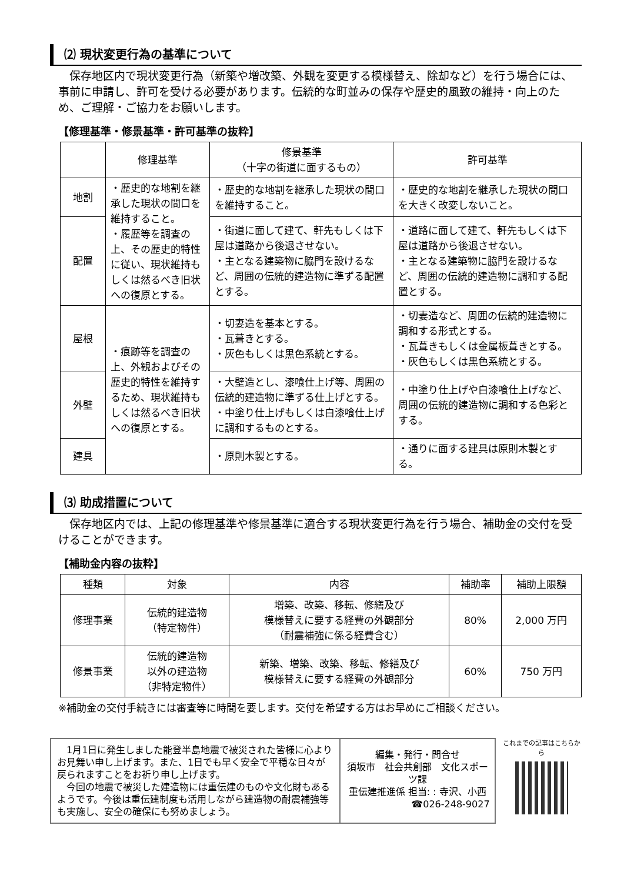⑵ 現状変更行為の基準について
　保存地区内で現状変更行為（新築や増改築、外観を変更する模様替え、除却など）を行う場合には、事前に申請し、許可を受ける必要があります。伝統的な町並みの保存や歴史的風致の維持・向上のため、ご理解・ご協力をお願いします。
【修理基準・修景基準・許可基準の抜粋】
| | 修理基準 | 修景基準 （十字の街道に面するもの） | 許可基準 |
| --- | --- | --- | --- |
| 地割 | ・歴史的な地割を継承した現状の間口を維持すること。 ・履歴等を調査の上、その歴史的特性に従い、現状維持もしくは然るべき旧状への復原とする。 | ・歴史的な地割を継承した現状の間口を維持すること。 | ・歴史的な地割を継承した現状の間口を大きく改変しないこと。 |
| 配置 | | ・街道に面して建て、軒先もしくは下屋は道路から後退させない。 ・主となる建築物に脇門を設けるなど、周囲の伝統的建造物に準ずる配置とする。 | ・道路に面して建て、軒先もしくは下屋は道路から後退させない。 ・主となる建築物に脇門を設けるなど、周囲の伝統的建造物に調和する配置とする。 |
| 屋根 | ・痕跡等を調査の上、外観およびその歴史的特性を維持するため、現状維持もしくは然るべき旧状への復原とする。 | ・切妻造を基本とする。 ・瓦葺きとする。 ・灰色もしくは黒色系統とする。 | ・切妻造など、周囲の伝統的建造物に調和する形式とする。 ・瓦葺きもしくは金属板葺きとする。 ・灰色もしくは黒色系統とする。 |
| 外壁 | | ・大壁造とし、漆喰仕上げ等、周囲の伝統的建造物に準ずる仕上げとする。 ・中塗り仕上げもしくは白漆喰仕上げに調和するものとする。 | ・中塗り仕上げや白漆喰仕上げなど、周囲の伝統的建造物に調和する色彩とする。 |
| 建具 | | ・原則木製とする。 | ・通りに面する建具は原則木製とする。 |
⑶ 助成措置について
　保存地区内では、上記の修理基準や修景基準に適合する現状変更行為を行う場合、補助金の交付を受けることができます。
【補助金内容の抜粋】
| 種類 | 対象 | 内容 | 補助率 | 補助上限額 |
| --- | --- | --- | --- | --- |
| 修理事業 | 伝統的建造物 （特定物件） | 増築、改築、移転、修繕及び 模様替えに要する経費の外観部分 （耐震補強に係る経費含む） | 80% | 2,000 万円 |
| 修景事業 | 伝統的建造物 以外の建造物 （非特定物件） | 新築、増築、改築、移転、修繕及び 模様替えに要する経費の外観部分 | 60% | 750 万円 |
※補助金の交付手続きには審査等に時間を要します。交付を希望する方はお早めにご相談ください。
　1月1日に発生しました能登半島地震で被災された皆様に心よりお見舞い申し上げます。また、1日でも早く安全で平穏な日々が戻られますことをお祈り申し上げます。
　今回の地震で被災した建造物には重伝建のものや文化財もあるようです。今後は重伝建制度も活用しながら建造物の耐震補強等も実施し、安全の確保にも努めましょう。
編集・発行・問合せ
須坂市　社会共創部　文化スポーツ課
重伝建推進係 担当: : 寺沢、小西
☎026-248-9027
これまでの記事はこちらから